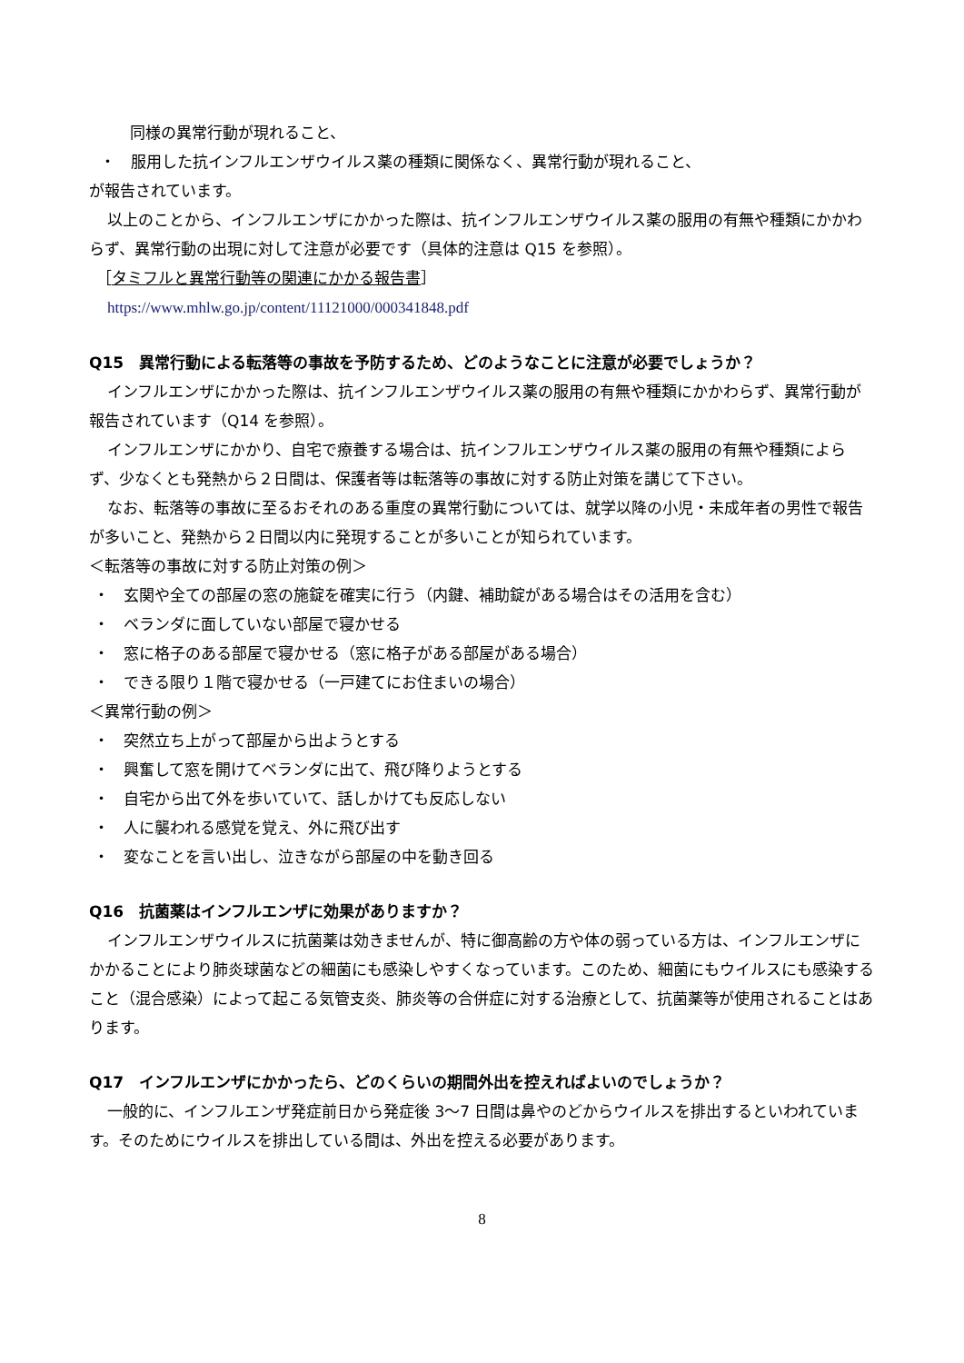同様の異常行動が現れること、
・　服用した抗インフルエンザウイルス薬の種類に関係なく、異常行動が現れること、
が報告されています。
以上のことから、インフルエンザにかかった際は、抗インフルエンザウイルス薬の服用の有無や種類にかかわらず、異常行動の出現に対して注意が必要です（具体的注意は Q15 を参照）。
［タミフルと異常行動等の関連にかかる報告書］
https://www.mhlw.go.jp/content/11121000/000341848.pdf
Q15　異常行動による転落等の事故を予防するため、どのようなことに注意が必要でしょうか？
インフルエンザにかかった際は、抗インフルエンザウイルス薬の服用の有無や種類にかかわらず、異常行動が報告されています（Q14 を参照）。
インフルエンザにかかり、自宅で療養する場合は、抗インフルエンザウイルス薬の服用の有無や種類によらず、少なくとも発熱から２日間は、保護者等は転落等の事故に対する防止対策を講じて下さい。
なお、転落等の事故に至るおそれのある重度の異常行動については、就学以降の小児・未成年者の男性で報告が多いこと、発熱から２日間以内に発現することが多いことが知られています。
＜転落等の事故に対する防止対策の例＞
・ 玄関や全ての部屋の窓の施錠を確実に行う（内鍵、補助錠がある場合はその活用を含む）
・ ベランダに面していない部屋で寝かせる
・ 窓に格子のある部屋で寝かせる（窓に格子がある部屋がある場合）
・ できる限り１階で寝かせる（一戸建てにお住まいの場合）
＜異常行動の例＞
・ 突然立ち上がって部屋から出ようとする
・ 興奮して窓を開けてベランダに出て、飛び降りようとする
・ 自宅から出て外を歩いていて、話しかけても反応しない
・ 人に襲われる感覚を覚え、外に飛び出す
・ 変なことを言い出し、泣きながら部屋の中を動き回る
Q16　抗菌薬はインフルエンザに効果がありますか？
インフルエンザウイルスに抗菌薬は効きませんが、特に御高齢の方や体の弱っている方は、インフルエンザにかかることにより肺炎球菌などの細菌にも感染しやすくなっています。このため、細菌にもウイルスにも感染すること（混合感染）によって起こる気管支炎、肺炎等の合併症に対する治療として、抗菌薬等が使用されることはあります。
Q17　インフルエンザにかかったら、どのくらいの期間外出を控えればよいのでしょうか？
一般的に、インフルエンザ発症前日から発症後 3～7 日間は鼻やのどからウイルスを排出するといわれています。そのためにウイルスを排出している間は、外出を控える必要があります。
8